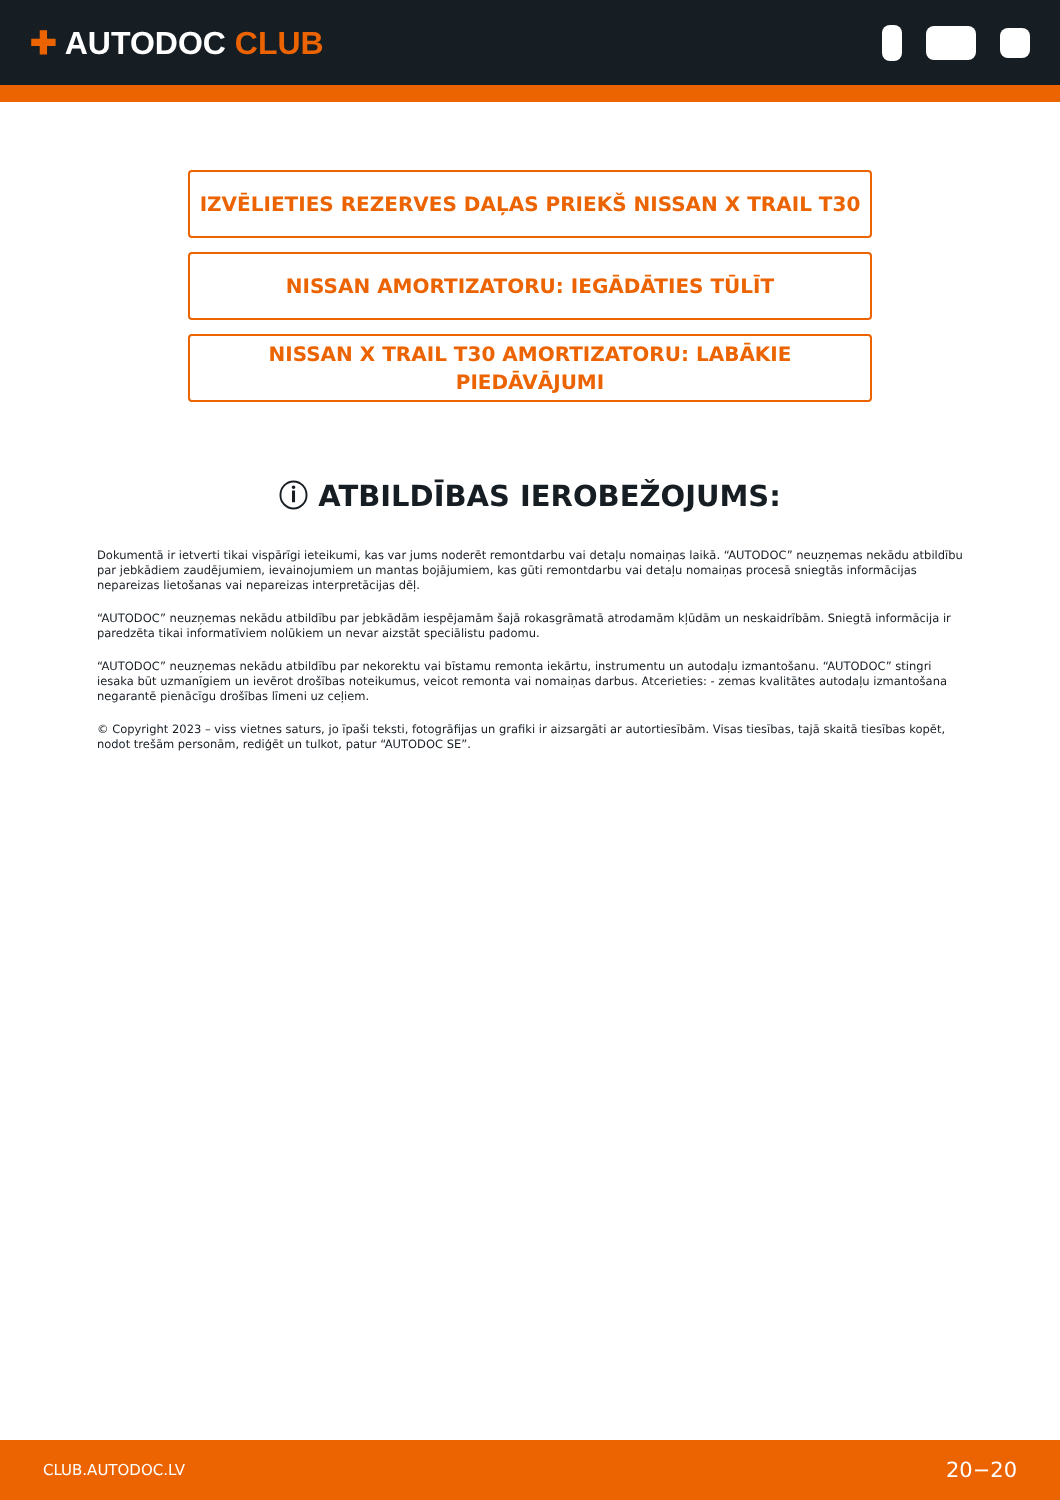✚ AUTODOC CLUB
IZVĒLIETIES REZERVES DAĻAS PRIEKŠ NISSAN X TRAIL T30
NISSAN AMORTIZATORU: IEGĀDĀTIES TŪLĪT
NISSAN X TRAIL T30 AMORTIZATORU: LABĀKIE
PIEDĀVĀJUMI
ⓘ ATBILDĪBAS IEROBEŽOJUMS:
Dokumentā ir ietverti tikai vispārīgi ieteikumi, kas var jums noderēt remontdarbu vai detaļu nomaiņas laikā. “AUTODOC” neuzņemas nekādu atbildību par jebkādiem zaudējumiem, ievainojumiem un mantas bojājumiem, kas gūti remontdarbu vai detaļu nomaiņas procesā sniegtās informācijas nepareizas lietošanas vai nepareizas interpretācijas dēļ.
“AUTODOC” neuzņemas nekādu atbildību par jebkādām iespējamām šajā rokasgrāmatā atrodamām kļūdām un neskaidrībām. Sniegtā informācija ir paredzēta tikai informatīviem nolūkiem un nevar aizstāt speciālistu padomu.
“AUTODOC” neuzņemas nekādu atbildību par nekorektu vai bīstamu remonta iekārtu, instrumentu un autodaļu izmantošanu. “AUTODOC” stingri iesaka būt uzmanīgiem un ievērot drošības noteikumus, veicot remonta vai nomaiņas darbus. Atcerieties: - zemas kvalitātes autodaļu izmantošana negarantē pienācīgu drošības līmeni uz ceļiem.
© Copyright 2023 – viss vietnes saturs, jo īpaši teksti, fotogrāfijas un grafiki ir aizsargāti ar autortiesībām. Visas tiesības, tajā skaitā tiesības kopēt, nodot trešām personām, rediģēt un tulkot, patur “AUTODOC SE”.
CLUB.AUTODOC.LV 20−20